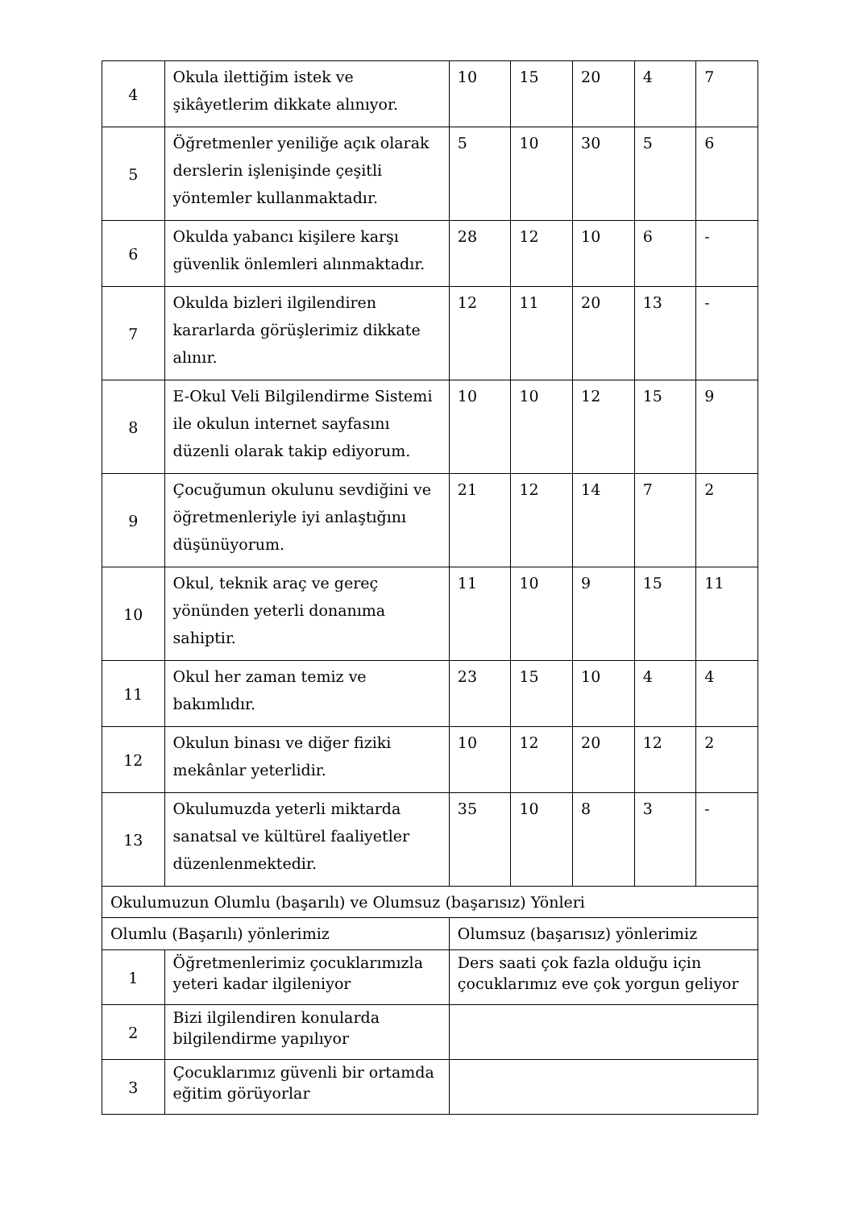| 4 | Okula ilettiğim istek ve şikâyetlerim dikkate alınıyor. | 10 | 15 | 20 | 4 | 7 |
| 5 | Öğretmenler yeniliğe açık olarak derslerin işlenişinde çeşitli yöntemler kullanmaktadır. | 5 | 10 | 30 | 5 | 6 |
| 6 | Okulda yabancı kişilere karşı güvenlik önlemleri alınmaktadır. | 28 | 12 | 10 | 6 | - |
| 7 | Okulda bizleri ilgilendiren kararlarda görüşlerimiz dikkate alınır. | 12 | 11 | 20 | 13 | - |
| 8 | E-Okul Veli Bilgilendirme Sistemi ile okulun internet sayfasını düzenli olarak takip ediyorum. | 10 | 10 | 12 | 15 | 9 |
| 9 | Çocuğumun okulunu sevdiğini ve öğretmenleriyle iyi anlaştığını düşünüyorum. | 21 | 12 | 14 | 7 | 2 |
| 10 | Okul, teknik araç ve gereç yönünden yeterli donanıma sahiptir. | 11 | 10 | 9 | 15 | 11 |
| 11 | Okul her zaman temiz ve bakımlıdır. | 23 | 15 | 10 | 4 | 4 |
| 12 | Okulun binası ve diğer fiziki mekânlar yeterlidir. | 10 | 12 | 20 | 12 | 2 |
| 13 | Okulumuzda yeterli miktarda sanatsal ve kültürel faaliyetler düzenlenmektedir. | 35 | 10 | 8 | 3 | - |
| Okulumuzun Olumlu (başarılı) ve Olumsuz (başarısız) Yönleri | | | | | | |
| Olumlu (Başarılı) yönlerimiz | | Olumsuz (başarısız) yönlerimiz | | | | |
| 1 | Öğretmenlerimiz çocuklarımızla yeteri kadar ilgileniyor | Ders saati çok fazla olduğu için çocuklarımız eve çok yorgun geliyor | | | | |
| 2 | Bizi ilgilendiren konularda bilgilendirme yapılıyor | | | | | |
| 3 | Çocuklarımız güvenli bir ortamda eğitim görüyorlar | | | | | |